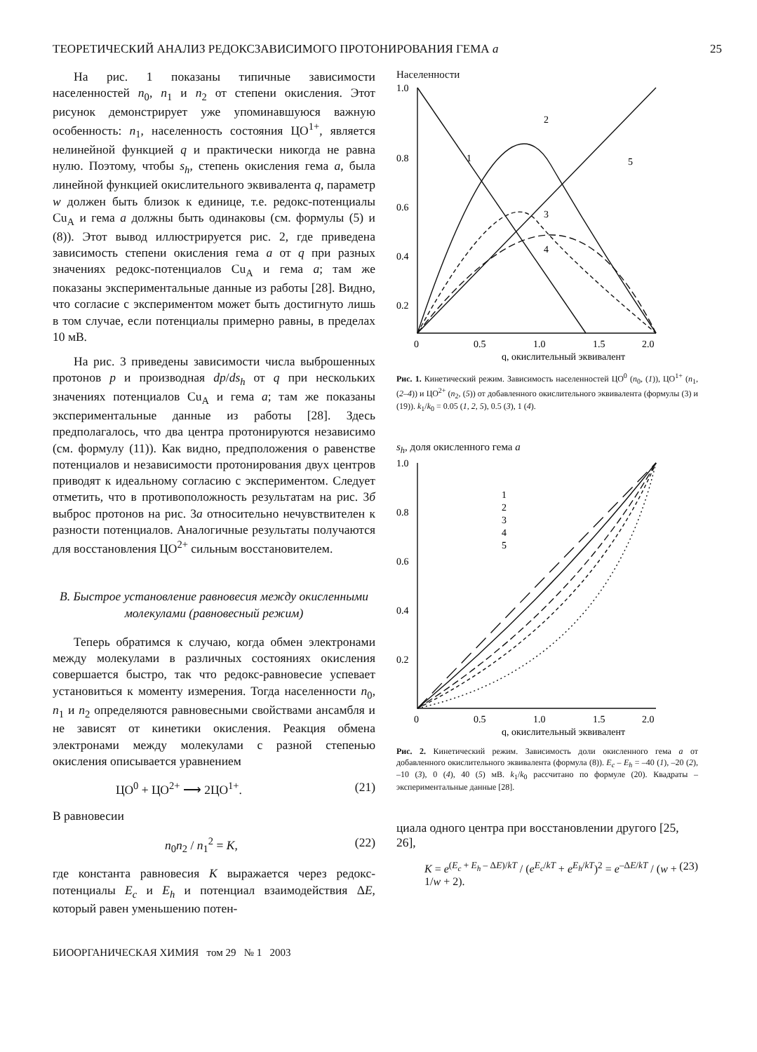ТЕОРЕТИЧЕСКИЙ АНАЛИЗ РЕДОКСЗАВИСИМОГО ПРОТОНИРОВАНИЯ ГЕМА a 25
На рис. 1 показаны типичные зависимости населенностей n<sub>0</sub>, n<sub>1</sub> и n<sub>2</sub> от степени окисления. Этот рисунок демонстрирует уже упоминавшуюся важную особенность: n<sub>1</sub>, населенность состояния ЦО<sup>1+</sup>, является нелинейной функцией q и практически никогда не равна нулю. Поэтому, чтобы s<sub>h</sub>, степень окисления гема a, была линейной функцией окислительного эквивалента q, параметр w должен быть близок к единице, т.е. редокс-потенциалы Cu<sub>A</sub> и гема a должны быть одинаковы (см. формулы (5) и (8)). Этот вывод иллюстрируется рис. 2, где приведена зависимость степени окисления гема a от q при разных значениях редокс-потенциалов Cu<sub>A</sub> и гема a; там же показаны экспериментальные данные из работы [28]. Видно, что согласие с экспериментом может быть достигнуто лишь в том случае, если потенциалы примерно равны, в пределах 10 мВ.
На рис. 3 приведены зависимости числа выброшенных протонов p и производная dp/ds<sub>h</sub> от q при нескольких значениях потенциалов Cu<sub>A</sub> и гема a; там же показаны экспериментальные данные из работы [28]. Здесь предполагалось, что два центра протонируются независимо (см. формулу (11)). Как видно, предположения о равенстве потенциалов и независимости протонирования двух центров приводят к идеальному согласию с экспериментом. Следует отметить, что в противоположность результатам на рис. 3б выброс протонов на рис. 3а относительно нечувствителен к разности потенциалов. Аналогичные результаты получаются для восстановления ЦО<sup>2+</sup> сильным восстановителем.
В. Быстрое установление равновесия между окисленными молекулами (равновесный режим)
Теперь обратимся к случаю, когда обмен электронами между молекулами в различных состояниях окисления совершается быстро, так что редокс-равновесие успевает установиться к моменту измерения. Тогда населенности n<sub>0</sub>, n<sub>1</sub> и n<sub>2</sub> определяются равновесными свойствами ансамбля и не зависят от кинетики окисления. Реакция обмена электронами между молекулами с разной степенью окисления описывается уравнением
ЦО<sup>0</sup> + ЦО<sup>2+</sup> ⟶ 2ЦО<sup>1+</sup>. (21)
В равновесии
n<sub>0</sub>n<sub>2</sub> / n<sub>1</sub><sup>2</sup> = K, (22)
где константа равновесия K выражается через редокс-потенциалы E<sub>c</sub> и E<sub>h</sub> и потенциал взаимодействия ΔE, который равен уменьшению потен-
Населенности
1.0
0.8
0.6
0.4
0.2
0
0.5
1.0
1.5
2.0
1
2
3
4
5
q, окислительный эквивалент
Рис. 1. Кинетический режим. Зависимость населенностей ЦО<sup>0</sup> (n<sub>0</sub>, (1)), ЦО<sup>1+</sup> (n<sub>1</sub>, (2–4)) и ЦО<sup>2+</sup> (n<sub>2</sub>, (5)) от добавленного окислительного эквивалента (формулы (3) и (19)). k<sub>1</sub>/k<sub>0</sub> = 0.05 (1, 2, 5), 0.5 (3), 1 (4).
s<sub>h</sub>, доля окисленного гема a
1.0
0.8
0.6
0.4
0.2
0
0.5
1.0
1.5
2.0
1
2
3
4
5
q, окислительный эквивалент
Рис. 2. Кинетический режим. Зависимость доли окисленного гема a от добавленного окислительного эквивалента (формула (8)). E<sub>c</sub> – E<sub>h</sub> = –40 (1), –20 (2), –10 (3), 0 (4), 40 (5) мВ. k<sub>1</sub>/k<sub>0</sub> рассчитано по формуле (20). Квадраты – экспериментальные данные [28].
циала одного центра при восстановлении другого [25, 26],
K = e<sup>(E<sub>c</sub> + E<sub>h</sub> – ΔE)/kT</sup> / (e<sup>E<sub>c</sub>/kT</sup> + e<sup>E<sub>h</sub>/kT</sup>)<sup>2</sup> = e<sup>–ΔE/kT</sup> / (w + 1/w + 2). (23)
БИООРГАНИЧЕСКАЯ ХИМИЯ том 29 № 1 2003